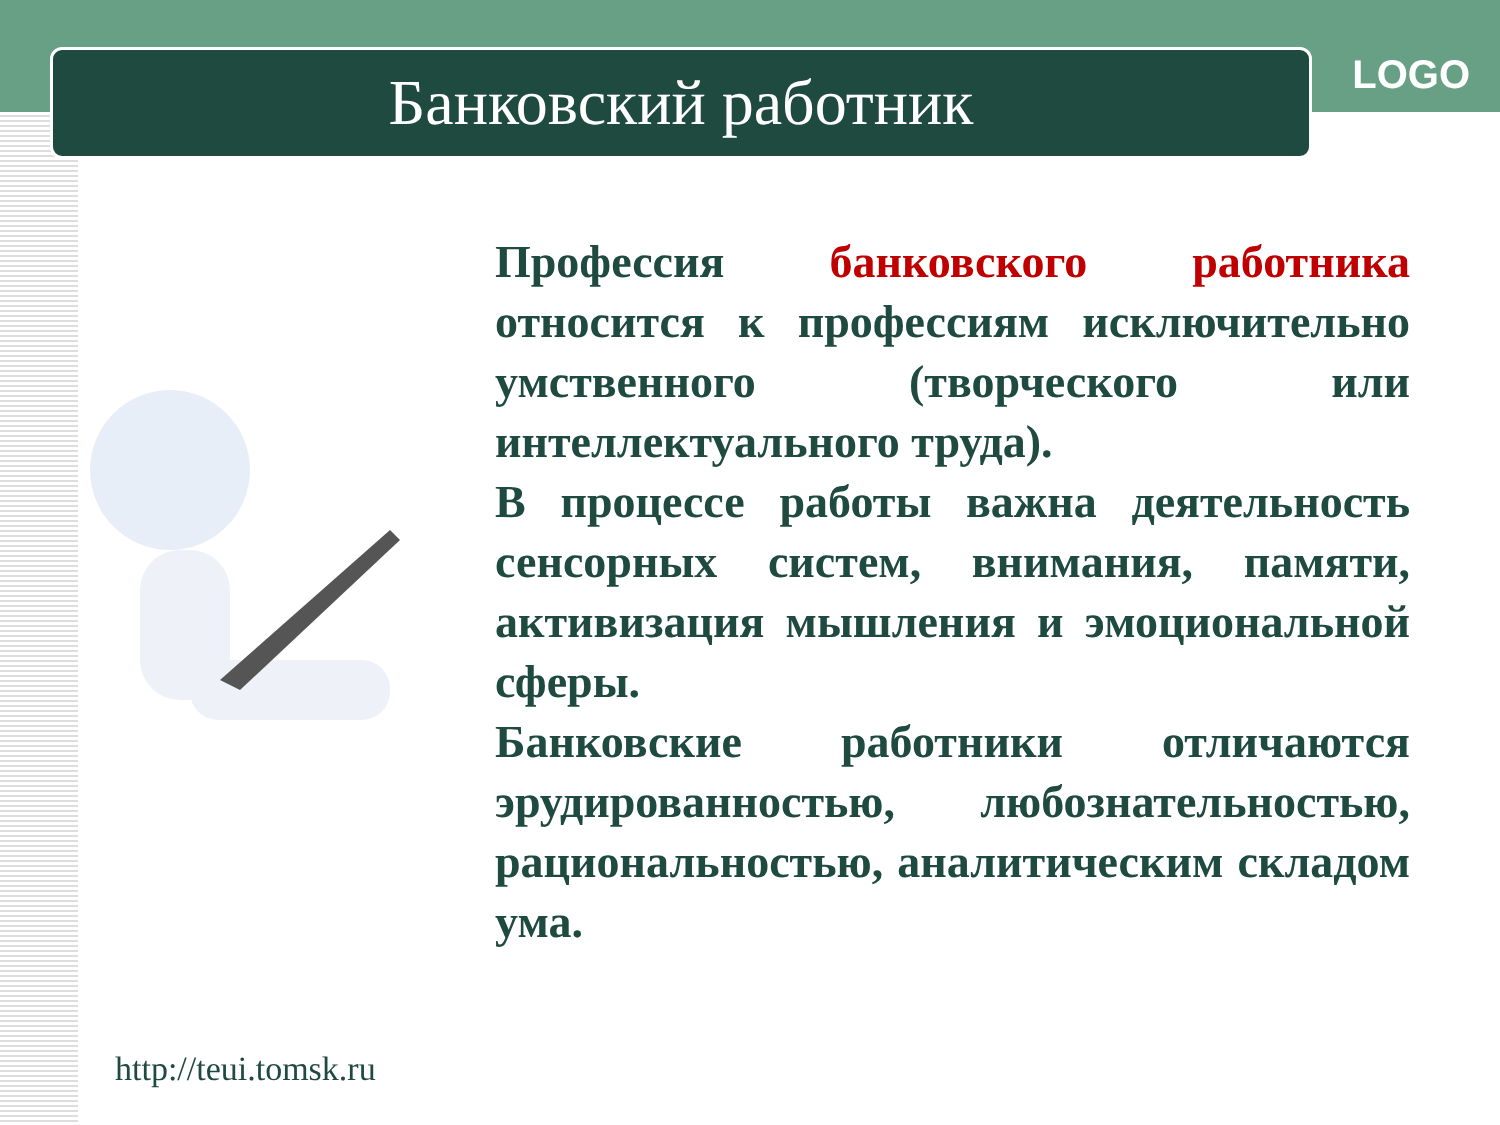Банковский работник LOGO
Профессия банковского работника относится к профессиям исключительно умственного (творческого или интеллектуального труда).
В процессе работы важна деятельность сенсорных систем, внимания, памяти, активизация мышления и эмоциональной сферы.
Банковские работники отличаются эрудированностью, любознательностью, рациональностью, аналитическим складом ума.
http://teui.tomsk.ru